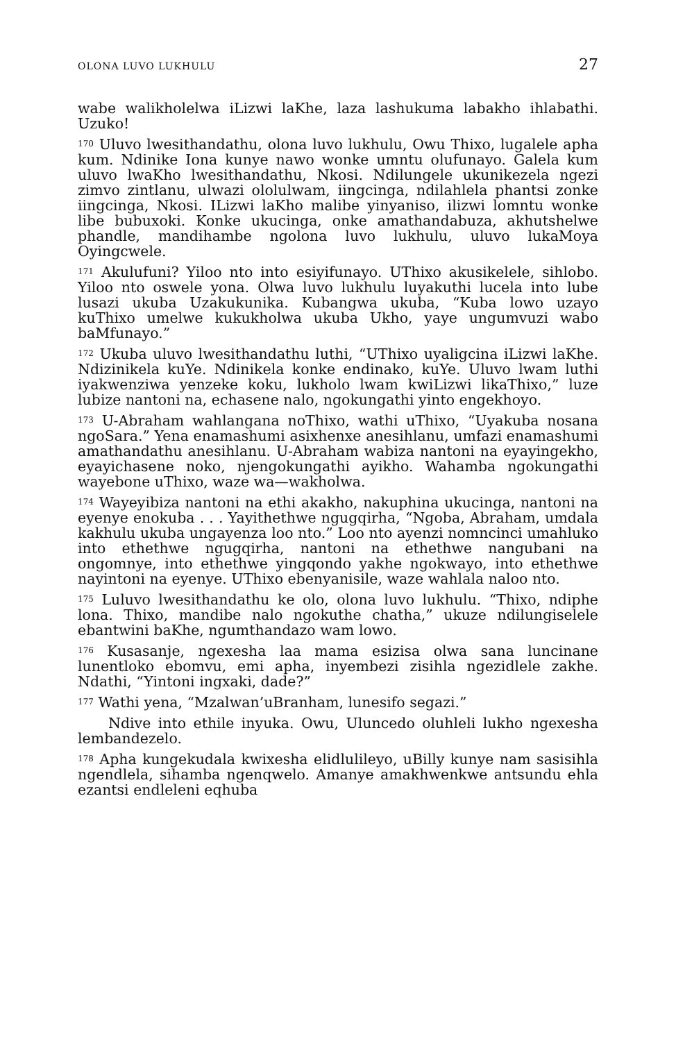OLONA LUVO LUKHULU 27
wabe walikholelwa iLizwi laKhe, laza lashukuma labakho ihlabathi. Uzuko!
<sup>170</sup> Uluvo lwesithandathu, olona luvo lukhulu, Owu Thixo, lugalele apha kum. Ndinike Iona kunye nawo wonke umntu olufunayo. Galela kum uluvo lwaKho lwesithandathu, Nkosi. Ndilungele ukunikezela ngezi zimvo zintlanu, ulwazi ololulwam, iingcinga, ndilahlela phantsi zonke iingcinga, Nkosi. ILizwi laKho malibe yinyaniso, ilizwi lomntu wonke libe bubuxoki. Konke ukucinga, onke amathandabuza, akhutshelwe phandle, mandihambe ngolona luvo lukhulu, uluvo lukaMoya Oyingcwele.
<sup>171</sup> Akulufuni? Yiloo nto into esiyifunayo. UThixo akusikelele, sihlobo. Yiloo nto oswele yona. Olwa luvo lukhulu luyakuthi lucela into lube lusazi ukuba Uzakukunika. Kubangwa ukuba, “Kuba lowo uzayo kuThixo umelwe kukukholwa ukuba Ukho, yaye ungumvuzi wabo baMfunayo.”
<sup>172</sup> Ukuba uluvo lwesithandathu luthi, “UThixo uyaligcina iLizwi laKhe. Ndizinikela kuYe. Ndinikela konke endinako, kuYe. Uluvo lwam luthi iyakwenziwa yenzeke koku, lukholo lwam kwiLizwi likaThixo,” luze lubize nantoni na, echasene nalo, ngokungathi yinto engekhoyo.
<sup>173</sup> U-Abraham wahlangana noThixo, wathi uThixo, “Uyakuba nosana ngoSara.” Yena enamashumi asixhenxe anesihlanu, umfazi enamashumi amathandathu anesihlanu. U-Abraham wabiza nantoni na eyayingekho, eyayichasene noko, njengokungathi ayikho. Wahamba ngokungathi wayebone uThixo, waze wa—wakholwa.
<sup>174</sup> Wayeyibiza nantoni na ethi akakho, nakuphina ukucinga, nantoni na eyenye enokuba . . . Yayithethwe ngugqirha, “Ngoba, Abraham, umdala kakhulu ukuba ungayenza loo nto.” Loo nto ayenzi nomncinci umahluko into ethethwe ngugqirha, nantoni na ethethwe nangubani na ongomnye, into ethethwe yingqondo yakhe ngokwayo, into ethethwe nayintoni na eyenye. UThixo ebenyanisile, waze wahlala naloo nto.
<sup>175</sup> Luluvo lwesithandathu ke olo, olona luvo lukhulu. “Thixo, ndiphe lona. Thixo, mandibe nalo ngokuthe chatha,” ukuze ndilungiselele ebantwini baKhe, ngumthandazo wam lowo.
<sup>176</sup> Kusasanje, ngexesha laa mama esizisa olwa sana luncinane lunentloko ebomvu, emi apha, inyembezi zisihla ngezidlele zakhe. Ndathi, “Yintoni ingxaki, dade?”
<sup>177</sup> Wathi yena, “Mzalwan’uBranham, lunesifo segazi.”
Ndive into ethile inyuka. Owu, Uluncedo oluhleli lukho ngexesha lembandezelo.
<sup>178</sup> Apha kungekudala kwixesha elidlulileyo, uBilly kunye nam sasisihla ngendlela, sihamba ngenqwelo. Amanye amakhwenkwe antsundu ehla ezantsi endleleni eqhuba